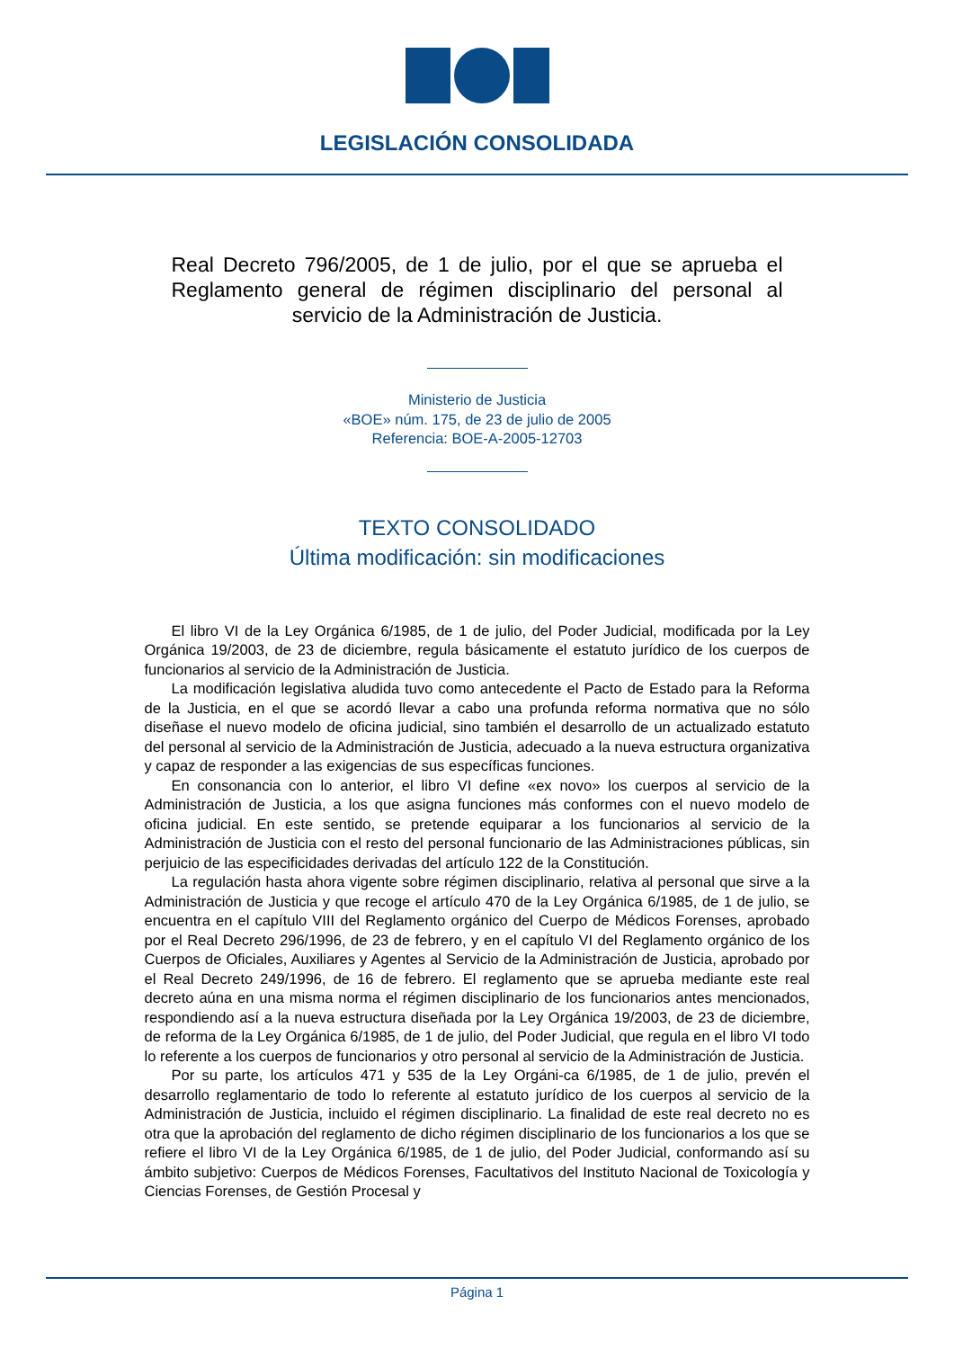LEGISLACIÓN CONSOLIDADA
Real Decreto 796/2005, de 1 de julio, por el que se aprueba el Reglamento general de régimen disciplinario del personal al servicio de la Administración de Justicia.
Ministerio de Justicia
«BOE» núm. 175, de 23 de julio de 2005
Referencia: BOE-A-2005-12703
TEXTO CONSOLIDADO
Última modificación: sin modificaciones
El libro VI de la Ley Orgánica 6/1985, de 1 de julio, del Poder Judicial, modificada por la Ley Orgánica 19/2003, de 23 de diciembre, regula básicamente el estatuto jurídico de los cuerpos de funcionarios al servicio de la Administración de Justicia.
La modificación legislativa aludida tuvo como antecedente el Pacto de Estado para la Reforma de la Justicia, en el que se acordó llevar a cabo una profunda reforma normativa que no sólo diseñase el nuevo modelo de oficina judicial, sino también el desarrollo de un actualizado estatuto del personal al servicio de la Administración de Justicia, adecuado a la nueva estructura organizativa y capaz de responder a las exigencias de sus específicas funciones.
En consonancia con lo anterior, el libro VI define «ex novo» los cuerpos al servicio de la Administración de Justicia, a los que asigna funciones más conformes con el nuevo modelo de oficina judicial. En este sentido, se pretende equiparar a los funcionarios al servicio de la Administración de Justicia con el resto del personal funcionario de las Administraciones públicas, sin perjuicio de las especificidades derivadas del artículo 122 de la Constitución.
La regulación hasta ahora vigente sobre régimen disciplinario, relativa al personal que sirve a la Administración de Justicia y que recoge el artículo 470 de la Ley Orgánica 6/1985, de 1 de julio, se encuentra en el capítulo VIII del Reglamento orgánico del Cuerpo de Médicos Forenses, aprobado por el Real Decreto 296/1996, de 23 de febrero, y en el capítulo VI del Reglamento orgánico de los Cuerpos de Oficiales, Auxiliares y Agentes al Servicio de la Administración de Justicia, aprobado por el Real Decreto 249/1996, de 16 de febrero. El reglamento que se aprueba mediante este real decreto aúna en una misma norma el régimen disciplinario de los funcionarios antes mencionados, respondiendo así a la nueva estructura diseñada por la Ley Orgánica 19/2003, de 23 de diciembre, de reforma de la Ley Orgánica 6/1985, de 1 de julio, del Poder Judicial, que regula en el libro VI todo lo referente a los cuerpos de funcionarios y otro personal al servicio de la Administración de Justicia.
Por su parte, los artículos 471 y 535 de la Ley Orgáni-ca 6/1985, de 1 de julio, prevén el desarrollo reglamentario de todo lo referente al estatuto jurídico de los cuerpos al servicio de la Administración de Justicia, incluido el régimen disciplinario. La finalidad de este real decreto no es otra que la aprobación del reglamento de dicho régimen disciplinario de los funcionarios a los que se refiere el libro VI de la Ley Orgánica 6/1985, de 1 de julio, del Poder Judicial, conformando así su ámbito subjetivo: Cuerpos de Médicos Forenses, Facultativos del Instituto Nacional de Toxicología y Ciencias Forenses, de Gestión Procesal y
Página 1